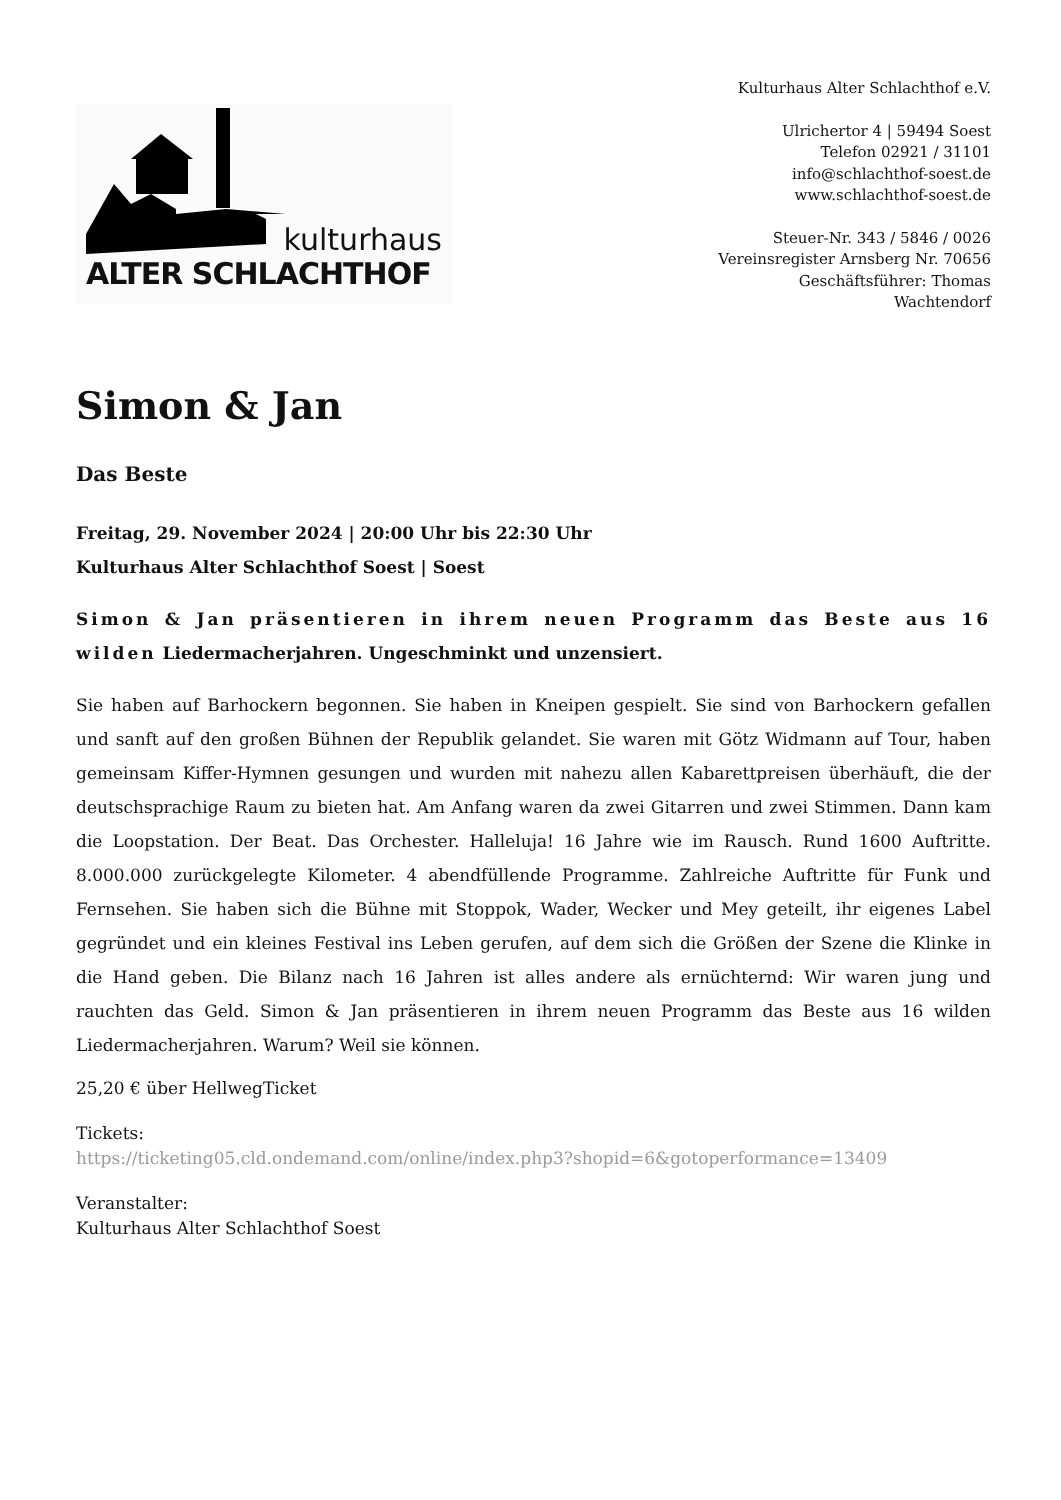kulturhaus
ALTER SCHLACHTHOF
Kulturhaus Alter Schlachthof e.V.
Ulrichertor 4 | 59494 Soest
Telefon 02921 / 31101
info@schlachthof-soest.de
www.schlachthof-soest.de
Steuer-Nr. 343 / 5846 / 0026
Vereinsregister Arnsberg Nr. 70656
Geschäftsführer: Thomas
Wachtendorf
Simon & Jan
Das Beste
Freitag, 29. November 2024 | 20:00 Uhr bis 22:30 Uhr
Kulturhaus Alter Schlachthof Soest | Soest
Simon & Jan präsentieren in ihrem neuen Programm das Beste aus 16 wilden Liedermacherjahren. Ungeschminkt und unzensiert.
Sie haben auf Barhockern begonnen. Sie haben in Kneipen gespielt. Sie sind von Barhockern gefallen und sanft auf den großen Bühnen der Republik gelandet. Sie waren mit Götz Widmann auf Tour, haben gemeinsam Kiffer-Hymnen gesungen und wurden mit nahezu allen Kabarettpreisen überhäuft, die der deutschsprachige Raum zu bieten hat. Am Anfang waren da zwei Gitarren und zwei Stimmen. Dann kam die Loopstation. Der Beat. Das Orchester. Halleluja! 16 Jahre wie im Rausch. Rund 1600 Auftritte. 8.000.000 zurückgelegte Kilometer. 4 abendfüllende Programme. Zahlreiche Auftritte für Funk und Fernsehen. Sie haben sich die Bühne mit Stoppok, Wader, Wecker und Mey geteilt, ihr eigenes Label gegründet und ein kleines Festival ins Leben gerufen, auf dem sich die Größen der Szene die Klinke in die Hand geben. Die Bilanz nach 16 Jahren ist alles andere als ernüchternd: Wir waren jung und rauchten das Geld. Simon & Jan präsentieren in ihrem neuen Programm das Beste aus 16 wilden Liedermacherjahren. Warum? Weil sie können.
25,20 € über HellwegTicket
Tickets:
https://ticketing05.cld.ondemand.com/online/index.php3?shopid=6&gotoperformance=13409
Veranstalter:
Kulturhaus Alter Schlachthof Soest